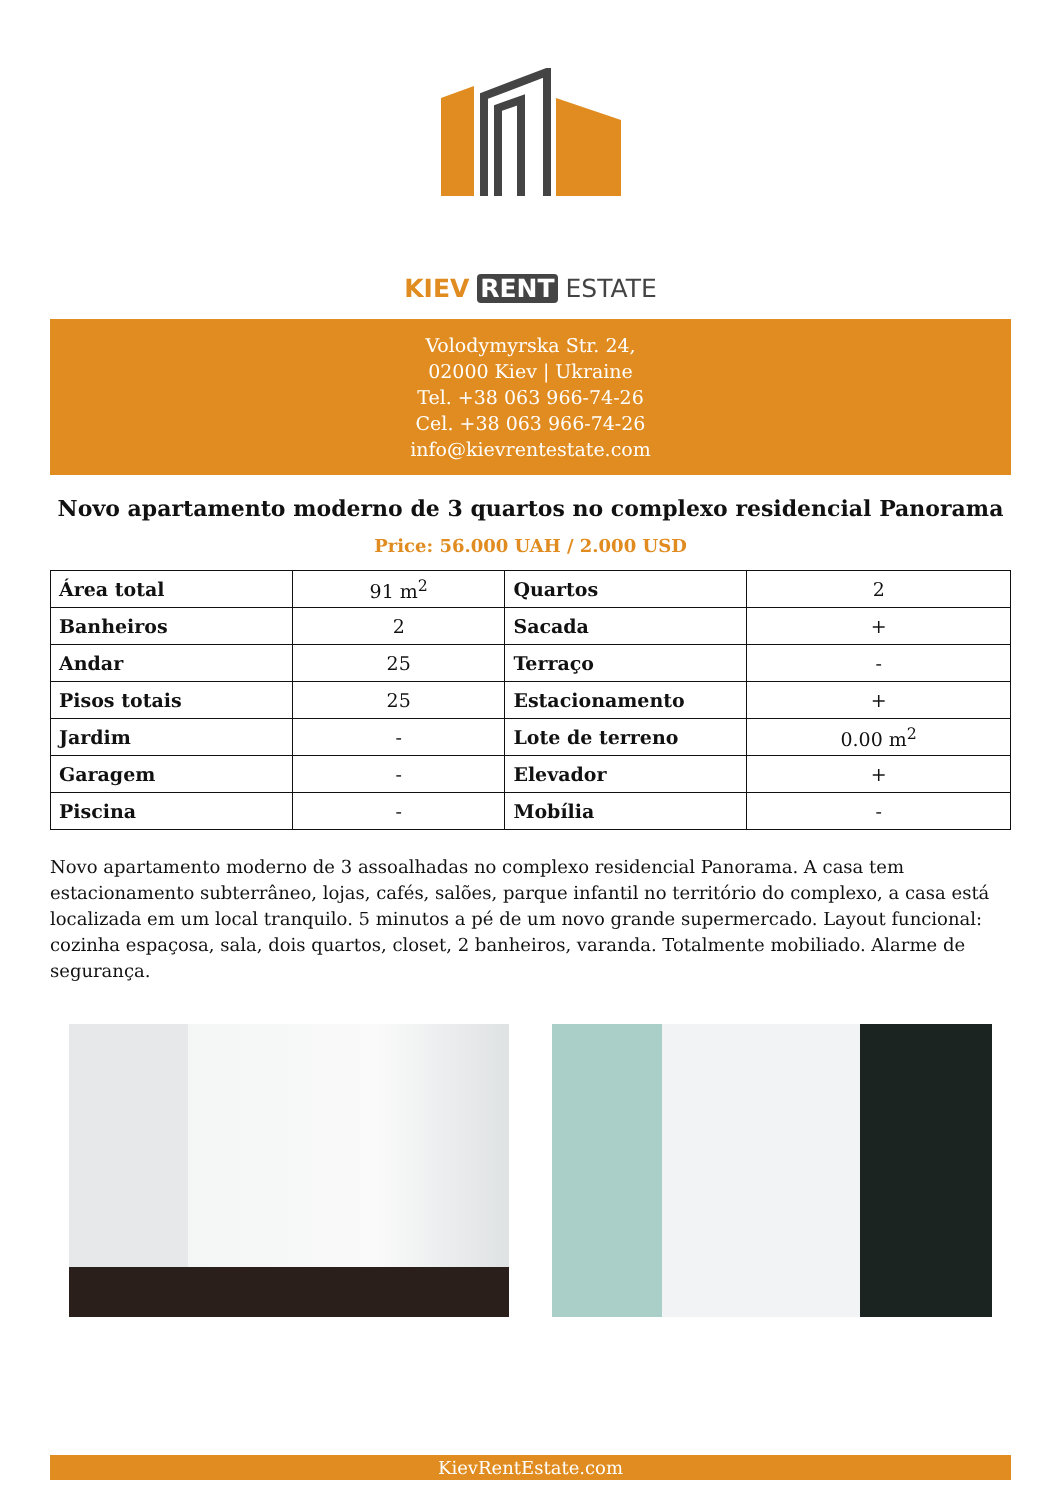KIEV RENT ESTATE
Volodymyrska Str. 24,
02000 Kiev | Ukraine
Tel. +38 063 966-74-26
Cel. +38 063 966-74-26
info@kievrentestate.com
Novo apartamento moderno de 3 quartos no complexo residencial Panorama
Price: 56.000 UAH / 2.000 USD
| Área total | 91 m<sup>2</sup> | Quartos | 2 |
| Banheiros | 2 | Sacada | + |
| Andar | 25 | Terraço | - |
| Pisos totais | 25 | Estacionamento | + |
| Jardim | - | Lote de terreno | 0.00 m<sup>2</sup> |
| Garagem | - | Elevador | + |
| Piscina | - | Mobília | - |
Novo apartamento moderno de 3 assoalhadas no complexo residencial Panorama. A casa tem estacionamento subterrâneo, lojas, cafés, salões, parque infantil no território do complexo, a casa está localizada em um local tranquilo. 5 minutos a pé de um novo grande supermercado. Layout funcional: cozinha espaçosa, sala, dois quartos, closet, 2 banheiros, varanda. Totalmente mobiliado. Alarme de segurança.
KievRentEstate.com